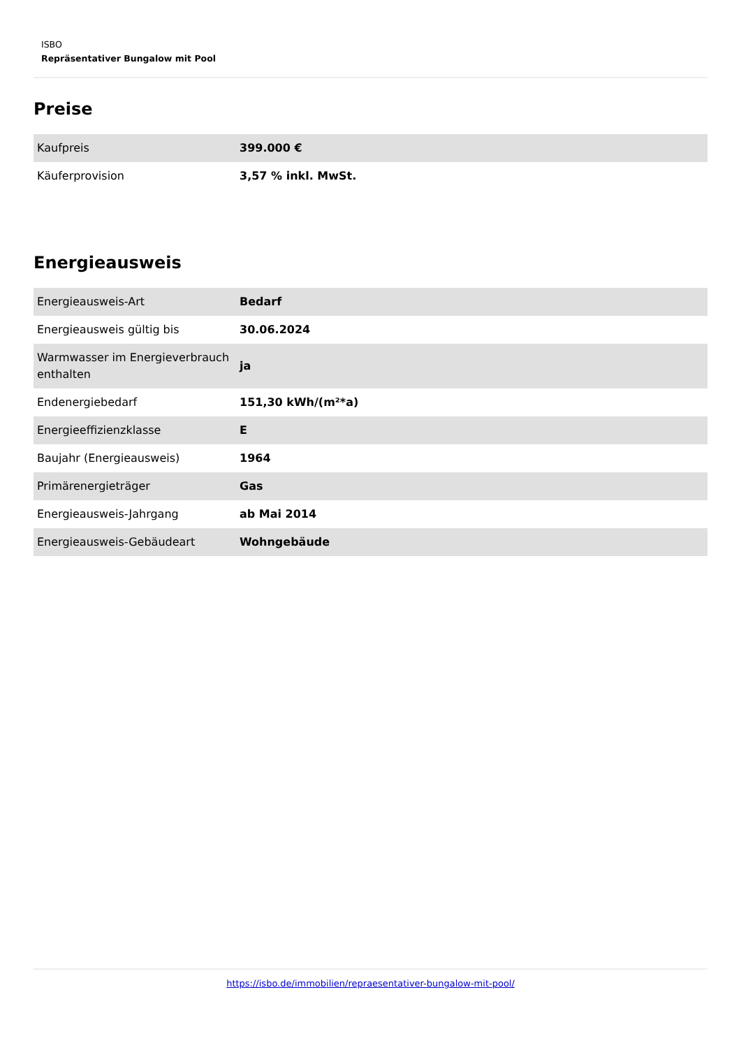ISBO
Repräsentativer Bungalow mit Pool
Preise
| Kaufpreis | 399.000 € |
| Käuferprovision | 3,57 % inkl. MwSt. |
Energieausweis
| Energieausweis-Art | Bedarf |
| Energieausweis gültig bis | 30.06.2024 |
| Warmwasser im Energieverbrauch enthalten | ja |
| Endenergiebedarf | 151,30 kWh/(m²*a) |
| Energieeffizienzklasse | E |
| Baujahr (Energieausweis) | 1964 |
| Primärenergieträger | Gas |
| Energieausweis-Jahrgang | ab Mai 2014 |
| Energieausweis-Gebäudeart | Wohngebäude |
https://isbo.de/immobilien/repraesentativer-bungalow-mit-pool/